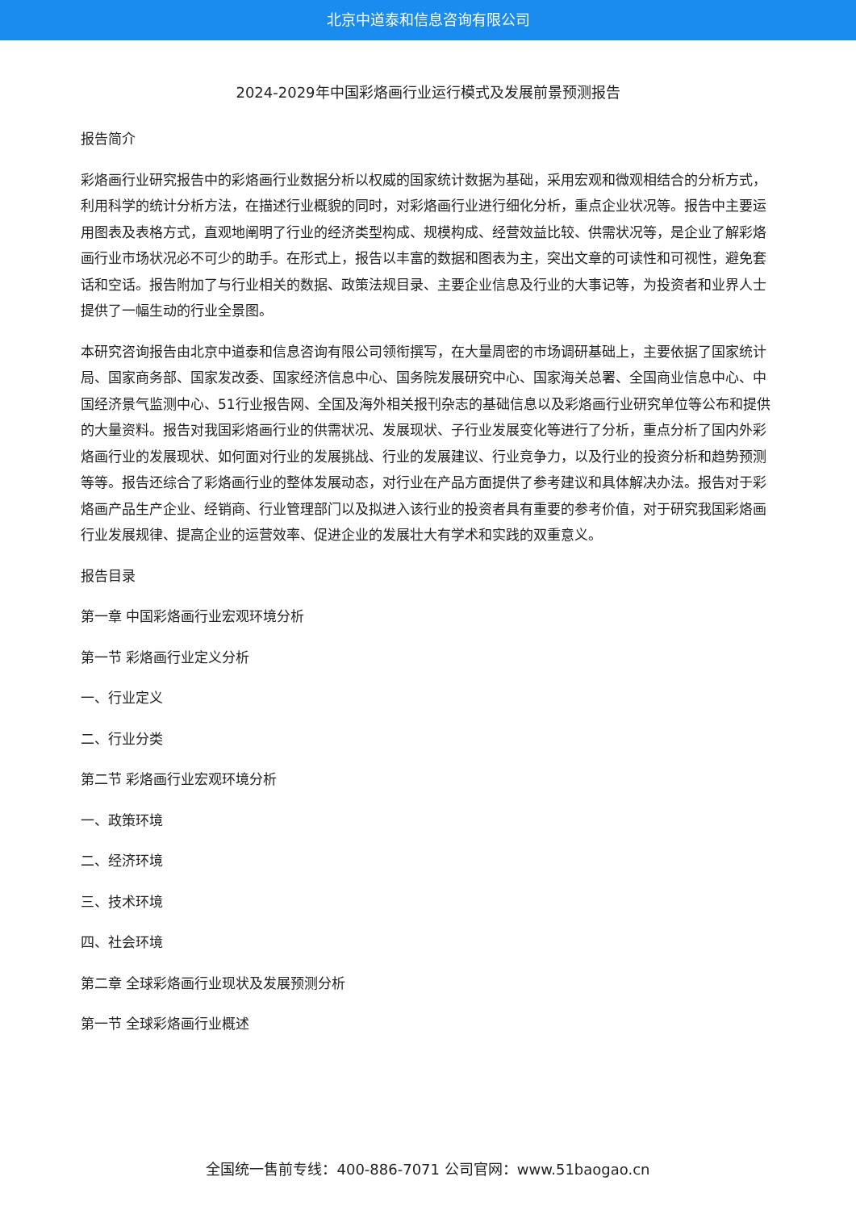北京中道泰和信息咨询有限公司
2024-2029年中国彩烙画行业运行模式及发展前景预测报告
报告简介
彩烙画行业研究报告中的彩烙画行业数据分析以权威的国家统计数据为基础，采用宏观和微观相结合的分析方式，利用科学的统计分析方法，在描述行业概貌的同时，对彩烙画行业进行细化分析，重点企业状况等。报告中主要运用图表及表格方式，直观地阐明了行业的经济类型构成、规模构成、经营效益比较、供需状况等，是企业了解彩烙画行业市场状况必不可少的助手。在形式上，报告以丰富的数据和图表为主，突出文章的可读性和可视性，避免套话和空话。报告附加了与行业相关的数据、政策法规目录、主要企业信息及行业的大事记等，为投资者和业界人士提供了一幅生动的行业全景图。
本研究咨询报告由北京中道泰和信息咨询有限公司领衔撰写，在大量周密的市场调研基础上，主要依据了国家统计局、国家商务部、国家发改委、国家经济信息中心、国务院发展研究中心、国家海关总署、全国商业信息中心、中国经济景气监测中心、51行业报告网、全国及海外相关报刊杂志的基础信息以及彩烙画行业研究单位等公布和提供的大量资料。报告对我国彩烙画行业的供需状况、发展现状、子行业发展变化等进行了分析，重点分析了国内外彩烙画行业的发展现状、如何面对行业的发展挑战、行业的发展建议、行业竞争力，以及行业的投资分析和趋势预测等等。报告还综合了彩烙画行业的整体发展动态，对行业在产品方面提供了参考建议和具体解决办法。报告对于彩烙画产品生产企业、经销商、行业管理部门以及拟进入该行业的投资者具有重要的参考价值，对于研究我国彩烙画行业发展规律、提高企业的运营效率、促进企业的发展壮大有学术和实践的双重意义。
报告目录
第一章 中国彩烙画行业宏观环境分析
第一节 彩烙画行业定义分析
一、行业定义
二、行业分类
第二节 彩烙画行业宏观环境分析
一、政策环境
二、经济环境
三、技术环境
四、社会环境
第二章 全球彩烙画行业现状及发展预测分析
第一节 全球彩烙画行业概述
全国统一售前专线：400-886-7071 公司官网：www.51baogao.cn